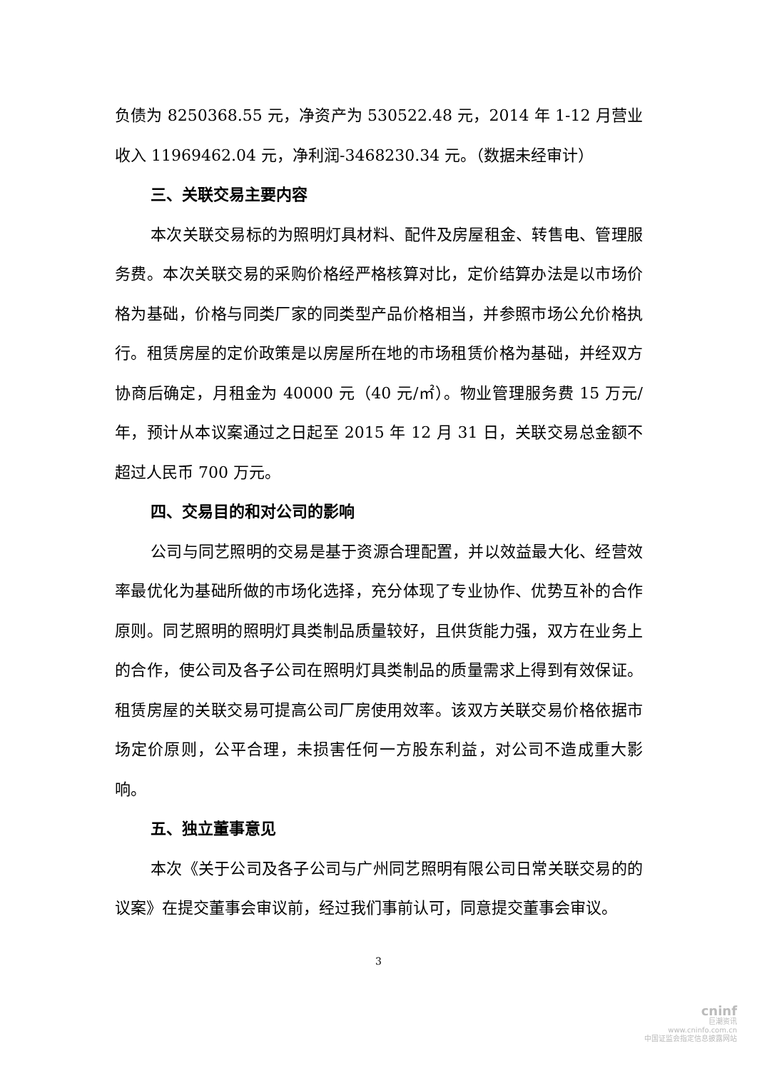负债为 8250368.55 元，净资产为 530522.48 元，2014 年 1-12 月营业收入 11969462.04 元，净利润-3468230.34 元。（数据未经审计）
三、关联交易主要内容
本次关联交易标的为照明灯具材料、配件及房屋租金、转售电、管理服务费。本次关联交易的采购价格经严格核算对比，定价结算办法是以市场价格为基础，价格与同类厂家的同类型产品价格相当，并参照市场公允价格执行。租赁房屋的定价政策是以房屋所在地的市场租赁价格为基础，并经双方协商后确定，月租金为 40000 元（40 元/㎡）。物业管理服务费 15 万元/年，预计从本议案通过之日起至 2015 年 12 月 31 日，关联交易总金额不超过人民币 700 万元。
四、交易目的和对公司的影响
公司与同艺照明的交易是基于资源合理配置，并以效益最大化、经营效率最优化为基础所做的市场化选择，充分体现了专业协作、优势互补的合作原则。同艺照明的照明灯具类制品质量较好，且供货能力强，双方在业务上的合作，使公司及各子公司在照明灯具类制品的质量需求上得到有效保证。租赁房屋的关联交易可提高公司厂房使用效率。该双方关联交易价格依据市场定价原则，公平合理，未损害任何一方股东利益，对公司不造成重大影响。
五、独立董事意见
本次《关于公司及各子公司与广州同艺照明有限公司日常关联交易的的议案》在提交董事会审议前，经过我们事前认可，同意提交董事会审议。
3
cninf
巨潮资讯
www.cninfo.com.cn
中国证监会指定信息披露网站